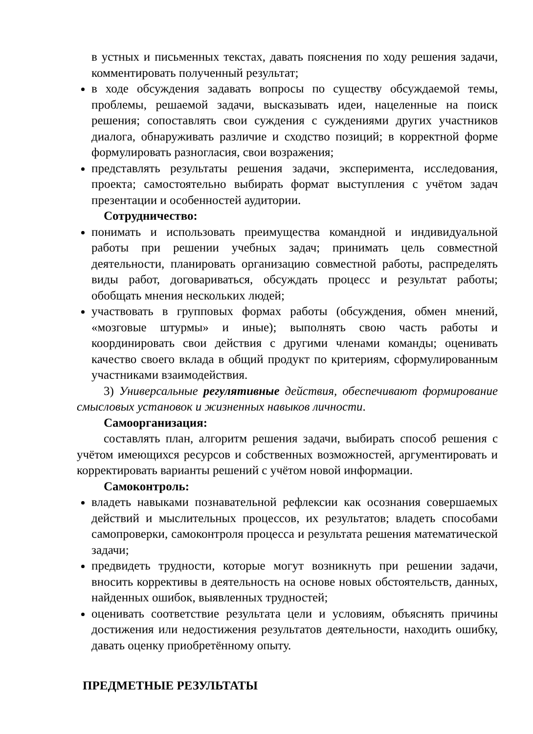в устных и письменных текстах, давать пояснения по ходу решения задачи, комментировать полученный результат;
в ходе обсуждения задавать вопросы по существу обсуждаемой темы, проблемы, решаемой задачи, высказывать идеи, нацеленные на поиск решения; сопоставлять свои суждения с суждениями других участников диалога, обнаруживать различие и сходство позиций; в корректной форме формулировать разногласия, свои возражения;
представлять результаты решения задачи, эксперимента, исследования, проекта; самостоятельно выбирать формат выступления с учётом задач презентации и особенностей аудитории.
Сотрудничество:
понимать и использовать преимущества командной и индивидуальной работы при решении учебных задач; принимать цель совместной деятельности, планировать организацию совместной работы, распределять виды работ, договариваться, обсуждать процесс и результат работы; обобщать мнения нескольких людей;
участвовать в групповых формах работы (обсуждения, обмен мнений, «мозговые штурмы» и иные); выполнять свою часть работы и координировать свои действия с другими членами команды; оценивать качество своего вклада в общий продукт по критериям, сформулированным участниками взаимодействия.
3) Универсальные регулятивные действия, обеспечивают формирование смысловых установок и жизненных навыков личности.
Самоорганизация:
составлять план, алгоритм решения задачи, выбирать способ решения с учётом имеющихся ресурсов и собственных возможностей, аргументировать и корректировать варианты решений с учётом новой информации.
Самоконтроль:
владеть навыками познавательной рефлексии как осознания совершаемых действий и мыслительных процессов, их результатов; владеть способами самопроверки, самоконтроля процесса и результата решения математической задачи;
предвидеть трудности, которые могут возникнуть при решении задачи, вносить коррективы в деятельность на основе новых обстоятельств, данных, найденных ошибок, выявленных трудностей;
оценивать соответствие результата цели и условиям, объяснять причины достижения или недостижения результатов деятельности, находить ошибку, давать оценку приобретённому опыту.
ПРЕДМЕТНЫЕ РЕЗУЛЬТАТЫ